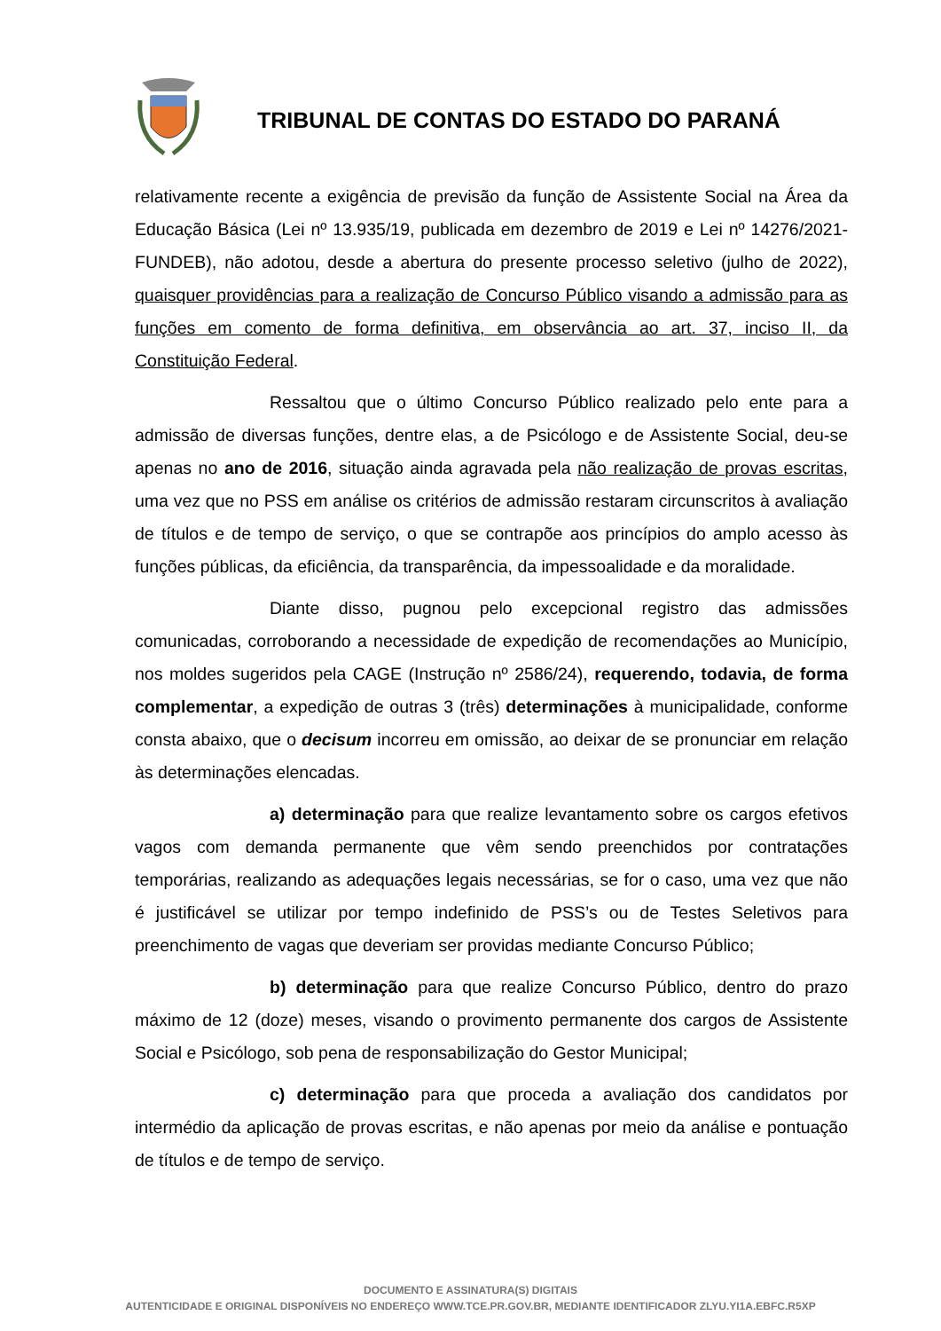TRIBUNAL DE CONTAS DO ESTADO DO PARANÁ
relativamente recente a exigência de previsão da função de Assistente Social na Área da Educação Básica (Lei nº 13.935/19, publicada em dezembro de 2019 e Lei nº 14276/2021- FUNDEB), não adotou, desde a abertura do presente processo seletivo (julho de 2022), quaisquer providências para a realização de Concurso Público visando a admissão para as funções em comento de forma definitiva, em observância ao art. 37, inciso II, da Constituição Federal.
Ressaltou que o último Concurso Público realizado pelo ente para a admissão de diversas funções, dentre elas, a de Psicólogo e de Assistente Social, deu-se apenas no ano de 2016, situação ainda agravada pela não realização de provas escritas, uma vez que no PSS em análise os critérios de admissão restaram circunscritos à avaliação de títulos e de tempo de serviço, o que se contrapõe aos princípios do amplo acesso às funções públicas, da eficiência, da transparência, da impessoalidade e da moralidade.
Diante disso, pugnou pelo excepcional registro das admissões comunicadas, corroborando a necessidade de expedição de recomendações ao Município, nos moldes sugeridos pela CAGE (Instrução nº 2586/24), requerendo, todavia, de forma complementar, a expedição de outras 3 (três) determinações à municipalidade, conforme consta abaixo, que o decisum incorreu em omissão, ao deixar de se pronunciar em relação às determinações elencadas.
a) determinação para que realize levantamento sobre os cargos efetivos vagos com demanda permanente que vêm sendo preenchidos por contratações temporárias, realizando as adequações legais necessárias, se for o caso, uma vez que não é justificável se utilizar por tempo indefinido de PSS’s ou de Testes Seletivos para preenchimento de vagas que deveriam ser providas mediante Concurso Público;
b) determinação para que realize Concurso Público, dentro do prazo máximo de 12 (doze) meses, visando o provimento permanente dos cargos de Assistente Social e Psicólogo, sob pena de responsabilização do Gestor Municipal;
c) determinação para que proceda a avaliação dos candidatos por intermédio da aplicação de provas escritas, e não apenas por meio da análise e pontuação de títulos e de tempo de serviço.
DOCUMENTO E ASSINATURA(S) DIGITAIS
AUTENTICIDADE E ORIGINAL DISPONÍVEIS NO ENDEREÇO WWW.TCE.PR.GOV.BR, MEDIANTE IDENTIFICADOR ZLYU.YI1A.EBFC.R5XP